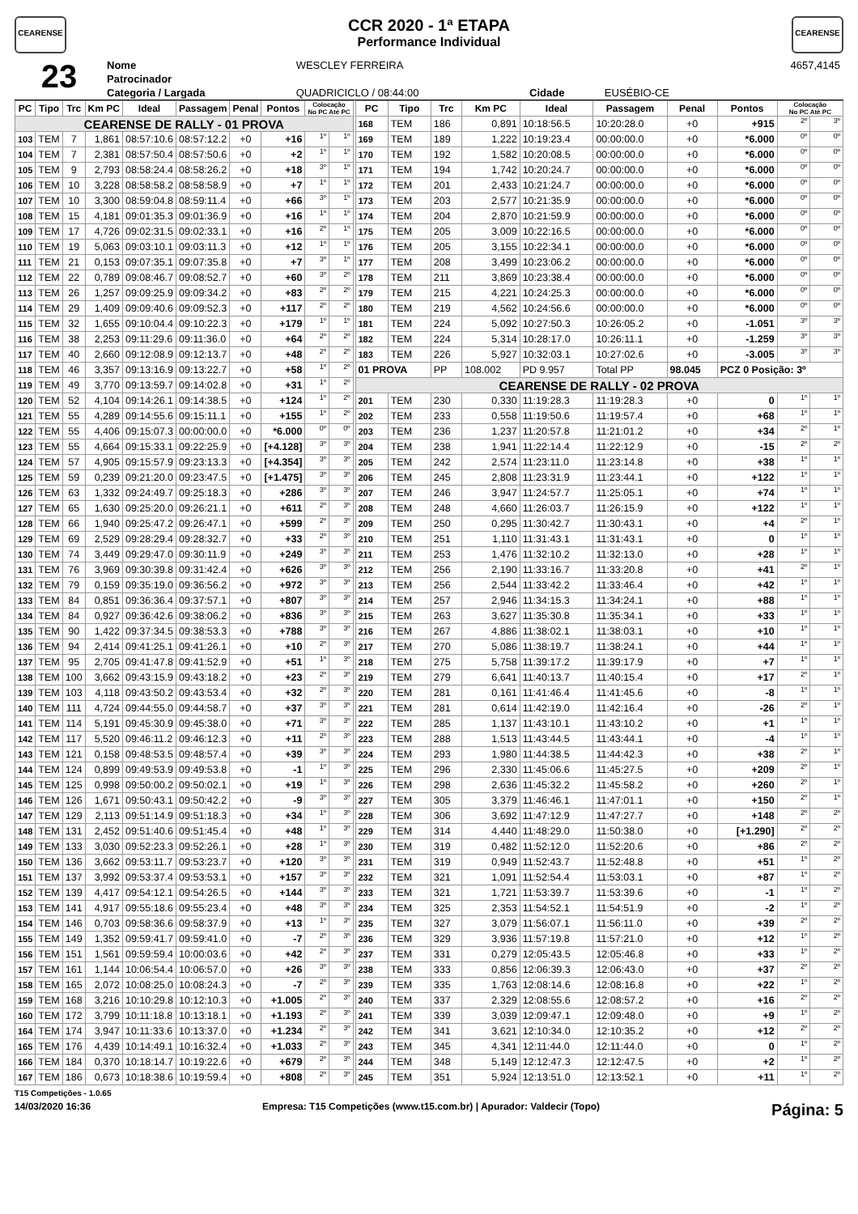CEARENSE
CCR 2020 - 1ª ETAPA
Performance Individual
CEARENSE
23
| Nome | WESCLEY FERREIRA | | | | 4657,4145 |
| Patrocinador | | | | | |
| Categoria / Largada | QUADRICICLO / 08:44:00 | Cidade | EUSÉBIO-CE | | |
| PC | Tipo | Trc | Km PC | Ideal | Passagem | Penal | Pontos | Colocação No PC Até PC | |
| --- | --- | --- | --- | --- | --- | --- | --- | --- | --- |
| CEARENSE DE RALLY - 01 PROVA | | | | | | | | | |
| 103 | TEM | 7 | 1,861 | 08:57:10.6 | 08:57:12.2 | +0 | +16 | 1º | 1º |
| 104 | TEM | 7 | 2,381 | 08:57:50.4 | 08:57:50.6 | +0 | +2 | 1º | 1º |
| 105 | TEM | 9 | 2,793 | 08:58:24.4 | 08:58:26.2 | +0 | +18 | 3º | 1º |
| 106 | TEM | 10 | 3,228 | 08:58:58.2 | 08:58:58.9 | +0 | +7 | 1º | 1º |
| 107 | TEM | 10 | 3,300 | 08:59:04.8 | 08:59:11.4 | +0 | +66 | 3º | 1º |
| 108 | TEM | 15 | 4,181 | 09:01:35.3 | 09:01:36.9 | +0 | +16 | 1º | 1º |
| 109 | TEM | 17 | 4,726 | 09:02:31.5 | 09:02:33.1 | +0 | +16 | 2º | 1º |
| 110 | TEM | 19 | 5,063 | 09:03:10.1 | 09:03:11.3 | +0 | +12 | 1º | 1º |
| 111 | TEM | 21 | 0,153 | 09:07:35.1 | 09:07:35.8 | +0 | +7 | 3º | 1º |
| 112 | TEM | 22 | 0,789 | 09:08:46.7 | 09:08:52.7 | +0 | +60 | 3º | 2º |
| 113 | TEM | 26 | 1,257 | 09:09:25.9 | 09:09:34.2 | +0 | +83 | 2º | 2º |
| 114 | TEM | 29 | 1,409 | 09:09:40.6 | 09:09:52.3 | +0 | +117 | 2º | 2º |
| 115 | TEM | 32 | 1,655 | 09:10:04.4 | 09:10:22.3 | +0 | +179 | 1º | 1º |
| 116 | TEM | 38 | 2,253 | 09:11:29.6 | 09:11:36.0 | +0 | +64 | 2º | 2º |
| 117 | TEM | 40 | 2,660 | 09:12:08.9 | 09:12:13.7 | +0 | +48 | 2º | 2º |
| 118 | TEM | 46 | 3,357 | 09:13:16.9 | 09:13:22.7 | +0 | +58 | 1º | 2º |
| 119 | TEM | 49 | 3,770 | 09:13:59.7 | 09:14:02.8 | +0 | +31 | 1º | 2º |
| 120 | TEM | 52 | 4,104 | 09:14:26.1 | 09:14:38.5 | +0 | +124 | 1º | 2º |
| 121 | TEM | 55 | 4,289 | 09:14:55.6 | 09:15:11.1 | +0 | +155 | 1º | 2º |
| 122 | TEM | 55 | 4,406 | 09:15:07.3 | 00:00:00.0 | +0 | *6.000 | 0º | 0º |
| 123 | TEM | 55 | 4,664 | 09:15:33.1 | 09:22:25.9 | +0 | [+4.128] | 3º | 3º |
| 124 | TEM | 57 | 4,905 | 09:15:57.9 | 09:23:13.3 | +0 | [+4.354] | 3º | 3º |
| 125 | TEM | 59 | 0,239 | 09:21:20.0 | 09:23:47.5 | +0 | [+1.475] | 3º | 3º |
| 126 | TEM | 63 | 1,332 | 09:24:49.7 | 09:25:18.3 | +0 | +286 | 3º | 3º |
| 127 | TEM | 65 | 1,630 | 09:25:20.0 | 09:26:21.1 | +0 | +611 | 2º | 3º |
| 128 | TEM | 66 | 1,940 | 09:25:47.2 | 09:26:47.1 | +0 | +599 | 2º | 3º |
| 129 | TEM | 69 | 2,529 | 09:28:29.4 | 09:28:32.7 | +0 | +33 | 2º | 3º |
| 130 | TEM | 74 | 3,449 | 09:29:47.0 | 09:30:11.9 | +0 | +249 | 3º | 3º |
| 131 | TEM | 76 | 3,969 | 09:30:39.8 | 09:31:42.4 | +0 | +626 | 3º | 3º |
| 132 | TEM | 79 | 0,159 | 09:35:19.0 | 09:36:56.2 | +0 | +972 | 3º | 3º |
| 133 | TEM | 84 | 0,851 | 09:36:36.4 | 09:37:57.1 | +0 | +807 | 3º | 3º |
| 134 | TEM | 84 | 0,927 | 09:36:42.6 | 09:38:06.2 | +0 | +836 | 3º | 3º |
| 135 | TEM | 90 | 1,422 | 09:37:34.5 | 09:38:53.3 | +0 | +788 | 3º | 3º |
| 136 | TEM | 94 | 2,414 | 09:41:25.1 | 09:41:26.1 | +0 | +10 | 2º | 3º |
| 137 | TEM | 95 | 2,705 | 09:41:47.8 | 09:41:52.9 | +0 | +51 | 1º | 3º |
| 138 | TEM | 100 | 3,662 | 09:43:15.9 | 09:43:18.2 | +0 | +23 | 2º | 3º |
| 139 | TEM | 103 | 4,118 | 09:43:50.2 | 09:43:53.4 | +0 | +32 | 2º | 3º |
| 140 | TEM | 111 | 4,724 | 09:44:55.0 | 09:44:58.7 | +0 | +37 | 3º | 3º |
| 141 | TEM | 114 | 5,191 | 09:45:30.9 | 09:45:38.0 | +0 | +71 | 3º | 3º |
| 142 | TEM | 117 | 5,520 | 09:46:11.2 | 09:46:12.3 | +0 | +11 | 2º | 3º |
| 143 | TEM | 121 | 0,158 | 09:48:53.5 | 09:48:57.4 | +0 | +39 | 3º | 3º |
| 144 | TEM | 124 | 0,899 | 09:49:53.9 | 09:49:53.8 | +0 | -1 | 1º | 3º |
| 145 | TEM | 125 | 0,998 | 09:50:00.2 | 09:50:02.1 | +0 | +19 | 1º | 3º |
| 146 | TEM | 126 | 1,671 | 09:50:43.1 | 09:50:42.2 | +0 | -9 | 3º | 3º |
| 147 | TEM | 129 | 2,113 | 09:51:14.9 | 09:51:18.3 | +0 | +34 | 1º | 3º |
| 148 | TEM | 131 | 2,452 | 09:51:40.6 | 09:51:45.4 | +0 | +48 | 1º | 3º |
| 149 | TEM | 133 | 3,030 | 09:52:23.3 | 09:52:26.1 | +0 | +28 | 1º | 3º |
| 150 | TEM | 136 | 3,662 | 09:53:11.7 | 09:53:23.7 | +0 | +120 | 3º | 3º |
| 151 | TEM | 137 | 3,992 | 09:53:37.4 | 09:53:53.1 | +0 | +157 | 3º | 3º |
| 152 | TEM | 139 | 4,417 | 09:54:12.1 | 09:54:26.5 | +0 | +144 | 3º | 3º |
| 153 | TEM | 141 | 4,917 | 09:55:18.6 | 09:55:23.4 | +0 | +48 | 3º | 3º |
| 154 | TEM | 146 | 0,703 | 09:58:36.6 | 09:58:37.9 | +0 | +13 | 1º | 3º |
| 155 | TEM | 149 | 1,352 | 09:59:41.7 | 09:59:41.0 | +0 | -7 | 2º | 3º |
| 156 | TEM | 151 | 1,561 | 09:59:59.4 | 10:00:03.6 | +0 | +42 | 2º | 3º |
| 157 | TEM | 161 | 1,144 | 10:06:54.4 | 10:06:57.0 | +0 | +26 | 3º | 3º |
| 158 | TEM | 165 | 2,072 | 10:08:25.0 | 10:08:24.3 | +0 | -7 | 2º | 3º |
| 159 | TEM | 168 | 3,216 | 10:10:29.8 | 10:12:10.3 | +0 | +1.005 | 2º | 3º |
| 160 | TEM | 172 | 3,799 | 10:11:18.8 | 10:13:18.1 | +0 | +1.193 | 2º | 3º |
| 164 | TEM | 174 | 3,947 | 10:11:33.6 | 10:13:37.0 | +0 | +1.234 | 2º | 3º |
| 165 | TEM | 176 | 4,439 | 10:14:49.1 | 10:16:32.4 | +0 | +1.033 | 2º | 3º |
| 166 | TEM | 184 | 0,370 | 10:18:14.7 | 10:19:22.6 | +0 | +679 | 2º | 3º |
| 167 | TEM | 186 | 0,673 | 10:18:38.6 | 10:19:59.4 | +0 | +808 | 2º | 3º |
| PC | Tipo | Trc | Km PC | Ideal | Passagem | Penal | Pontos | Colocação No PC Até PC | |
| --- | --- | --- | --- | --- | --- | --- | --- | --- | --- |
| 168 | TEM | 186 | 0,891 | 10:18:56.5 | 10:20:28.0 | +0 | +915 | 2º | 3º |
| 169 | TEM | 189 | 1,222 | 10:19:23.4 | 00:00:00.0 | +0 | *6.000 | 0º | 0º |
| 170 | TEM | 192 | 1,582 | 10:20:08.5 | 00:00:00.0 | +0 | *6.000 | 0º | 0º |
| 171 | TEM | 194 | 1,742 | 10:20:24.7 | 00:00:00.0 | +0 | *6.000 | 0º | 0º |
| 172 | TEM | 201 | 2,433 | 10:21:24.7 | 00:00:00.0 | +0 | *6.000 | 0º | 0º |
| 173 | TEM | 203 | 2,577 | 10:21:35.9 | 00:00:00.0 | +0 | *6.000 | 0º | 0º |
| 174 | TEM | 204 | 2,870 | 10:21:59.9 | 00:00:00.0 | +0 | *6.000 | 0º | 0º |
| 175 | TEM | 205 | 3,009 | 10:22:16.5 | 00:00:00.0 | +0 | *6.000 | 0º | 0º |
| 176 | TEM | 205 | 3,155 | 10:22:34.1 | 00:00:00.0 | +0 | *6.000 | 0º | 0º |
| 177 | TEM | 208 | 3,499 | 10:23:06.2 | 00:00:00.0 | +0 | *6.000 | 0º | 0º |
| 178 | TEM | 211 | 3,869 | 10:23:38.4 | 00:00:00.0 | +0 | *6.000 | 0º | 0º |
| 179 | TEM | 215 | 4,221 | 10:24:25.3 | 00:00:00.0 | +0 | *6.000 | 0º | 0º |
| 180 | TEM | 219 | 4,562 | 10:24:56.6 | 00:00:00.0 | +0 | *6.000 | 0º | 0º |
| 181 | TEM | 224 | 5,092 | 10:27:50.3 | 10:26:05.2 | +0 | -1.051 | 3º | 3º |
| 182 | TEM | 224 | 5,314 | 10:28:17.0 | 10:26:11.1 | +0 | -1.259 | 3º | 3º |
| 183 | TEM | 226 | 5,927 | 10:32:03.1 | 10:27:02.6 | +0 | -3.005 | 3º | 3º |
| 01 PROVA | | PP | 108.002 | PD 9.957 | Total PP | 98.045 | PCZ 0 Posição: 3º | | |
| CEARENSE DE RALLY - 02 PROVA | | | | | | | | | |
| 201 | TEM | 230 | 0,330 | 11:19:28.3 | 11:19:28.3 | +0 | 0 | 1º | 1º |
| 202 | TEM | 233 | 0,558 | 11:19:50.6 | 11:19:57.4 | +0 | +68 | 1º | 1º |
| 203 | TEM | 236 | 1,237 | 11:20:57.8 | 11:21:01.2 | +0 | +34 | 2º | 1º |
| 204 | TEM | 238 | 1,941 | 11:22:14.4 | 11:22:12.9 | +0 | -15 | 2º | 2º |
| 205 | TEM | 242 | 2,574 | 11:23:11.0 | 11:23:14.8 | +0 | +38 | 1º | 1º |
| 206 | TEM | 245 | 2,808 | 11:23:31.9 | 11:23:44.1 | +0 | +122 | 1º | 1º |
| 207 | TEM | 246 | 3,947 | 11:24:57.7 | 11:25:05.1 | +0 | +74 | 1º | 1º |
| 208 | TEM | 248 | 4,660 | 11:26:03.7 | 11:26:15.9 | +0 | +122 | 1º | 1º |
| 209 | TEM | 250 | 0,295 | 11:30:42.7 | 11:30:43.1 | +0 | +4 | 2º | 1º |
| 210 | TEM | 251 | 1,110 | 11:31:43.1 | 11:31:43.1 | +0 | 0 | 1º | 1º |
| 211 | TEM | 253 | 1,476 | 11:32:10.2 | 11:32:13.0 | +0 | +28 | 1º | 1º |
| 212 | TEM | 256 | 2,190 | 11:33:16.7 | 11:33:20.8 | +0 | +41 | 2º | 1º |
| 213 | TEM | 256 | 2,544 | 11:33:42.2 | 11:33:46.4 | +0 | +42 | 1º | 1º |
| 214 | TEM | 257 | 2,946 | 11:34:15.3 | 11:34:24.1 | +0 | +88 | 1º | 1º |
| 215 | TEM | 263 | 3,627 | 11:35:30.8 | 11:35:34.1 | +0 | +33 | 1º | 1º |
| 216 | TEM | 267 | 4,886 | 11:38:02.1 | 11:38:03.1 | +0 | +10 | 1º | 1º |
| 217 | TEM | 270 | 5,086 | 11:38:19.7 | 11:38:24.1 | +0 | +44 | 1º | 1º |
| 218 | TEM | 275 | 5,758 | 11:39:17.2 | 11:39:17.9 | +0 | +7 | 1º | 1º |
| 219 | TEM | 279 | 6,641 | 11:40:13.7 | 11:40:15.4 | +0 | +17 | 2º | 1º |
| 220 | TEM | 281 | 0,161 | 11:41:46.4 | 11:41:45.6 | +0 | -8 | 1º | 1º |
| 221 | TEM | 281 | 0,614 | 11:42:19.0 | 11:42:16.4 | +0 | -26 | 2º | 1º |
| 222 | TEM | 285 | 1,137 | 11:43:10.1 | 11:43:10.2 | +0 | +1 | 1º | 1º |
| 223 | TEM | 288 | 1,513 | 11:43:44.5 | 11:43:44.1 | +0 | -4 | 1º | 1º |
| 224 | TEM | 293 | 1,980 | 11:44:38.5 | 11:44:42.3 | +0 | +38 | 2º | 1º |
| 225 | TEM | 296 | 2,330 | 11:45:06.6 | 11:45:27.5 | +0 | +209 | 2º | 1º |
| 226 | TEM | 298 | 2,636 | 11:45:32.2 | 11:45:58.2 | +0 | +260 | 2º | 1º |
| 227 | TEM | 305 | 3,379 | 11:46:46.1 | 11:47:01.1 | +0 | +150 | 2º | 1º |
| 228 | TEM | 306 | 3,692 | 11:47:12.9 | 11:47:27.7 | +0 | +148 | 2º | 2º |
| 229 | TEM | 314 | 4,440 | 11:48:29.0 | 11:50:38.0 | +0 | [+1.290] | 2º | 2º |
| 230 | TEM | 319 | 0,482 | 11:52:12.0 | 11:52:20.6 | +0 | +86 | 2º | 2º |
| 231 | TEM | 319 | 0,949 | 11:52:43.7 | 11:52:48.8 | +0 | +51 | 1º | 2º |
| 232 | TEM | 321 | 1,091 | 11:52:54.4 | 11:53:03.1 | +0 | +87 | 1º | 2º |
| 233 | TEM | 321 | 1,721 | 11:53:39.7 | 11:53:39.6 | +0 | -1 | 1º | 2º |
| 234 | TEM | 325 | 2,353 | 11:54:52.1 | 11:54:51.9 | +0 | -2 | 1º | 2º |
| 235 | TEM | 327 | 3,079 | 11:56:07.1 | 11:56:11.0 | +0 | +39 | 2º | 2º |
| 236 | TEM | 329 | 3,936 | 11:57:19.8 | 11:57:21.0 | +0 | +12 | 1º | 2º |
| 237 | TEM | 331 | 0,279 | 12:05:43.5 | 12:05:46.8 | +0 | +33 | 1º | 2º |
| 238 | TEM | 333 | 0,856 | 12:06:39.3 | 12:06:43.0 | +0 | +37 | 2º | 2º |
| 239 | TEM | 335 | 1,763 | 12:08:14.6 | 12:08:16.8 | +0 | +22 | 1º | 2º |
| 240 | TEM | 337 | 2,329 | 12:08:55.6 | 12:08:57.2 | +0 | +16 | 2º | 2º |
| 241 | TEM | 339 | 3,039 | 12:09:47.1 | 12:09:48.0 | +0 | +9 | 1º | 2º |
| 242 | TEM | 341 | 3,621 | 12:10:34.0 | 12:10:35.2 | +0 | +12 | 2º | 2º |
| 243 | TEM | 345 | 4,341 | 12:11:44.0 | 12:11:44.0 | +0 | 0 | 1º | 2º |
| 244 | TEM | 348 | 5,149 | 12:12:47.3 | 12:12:47.5 | +0 | +2 | 1º | 2º |
| 245 | TEM | 351 | 5,924 | 12:13:51.0 | 12:13:52.1 | +0 | +11 | 1º | 2º |
T15 Competições - 1.0.65
14/03/2020 16:36 Empresa: T15 Competições (www.t15.com.br) | Apurador: Valdecir (Topo) Página: 5